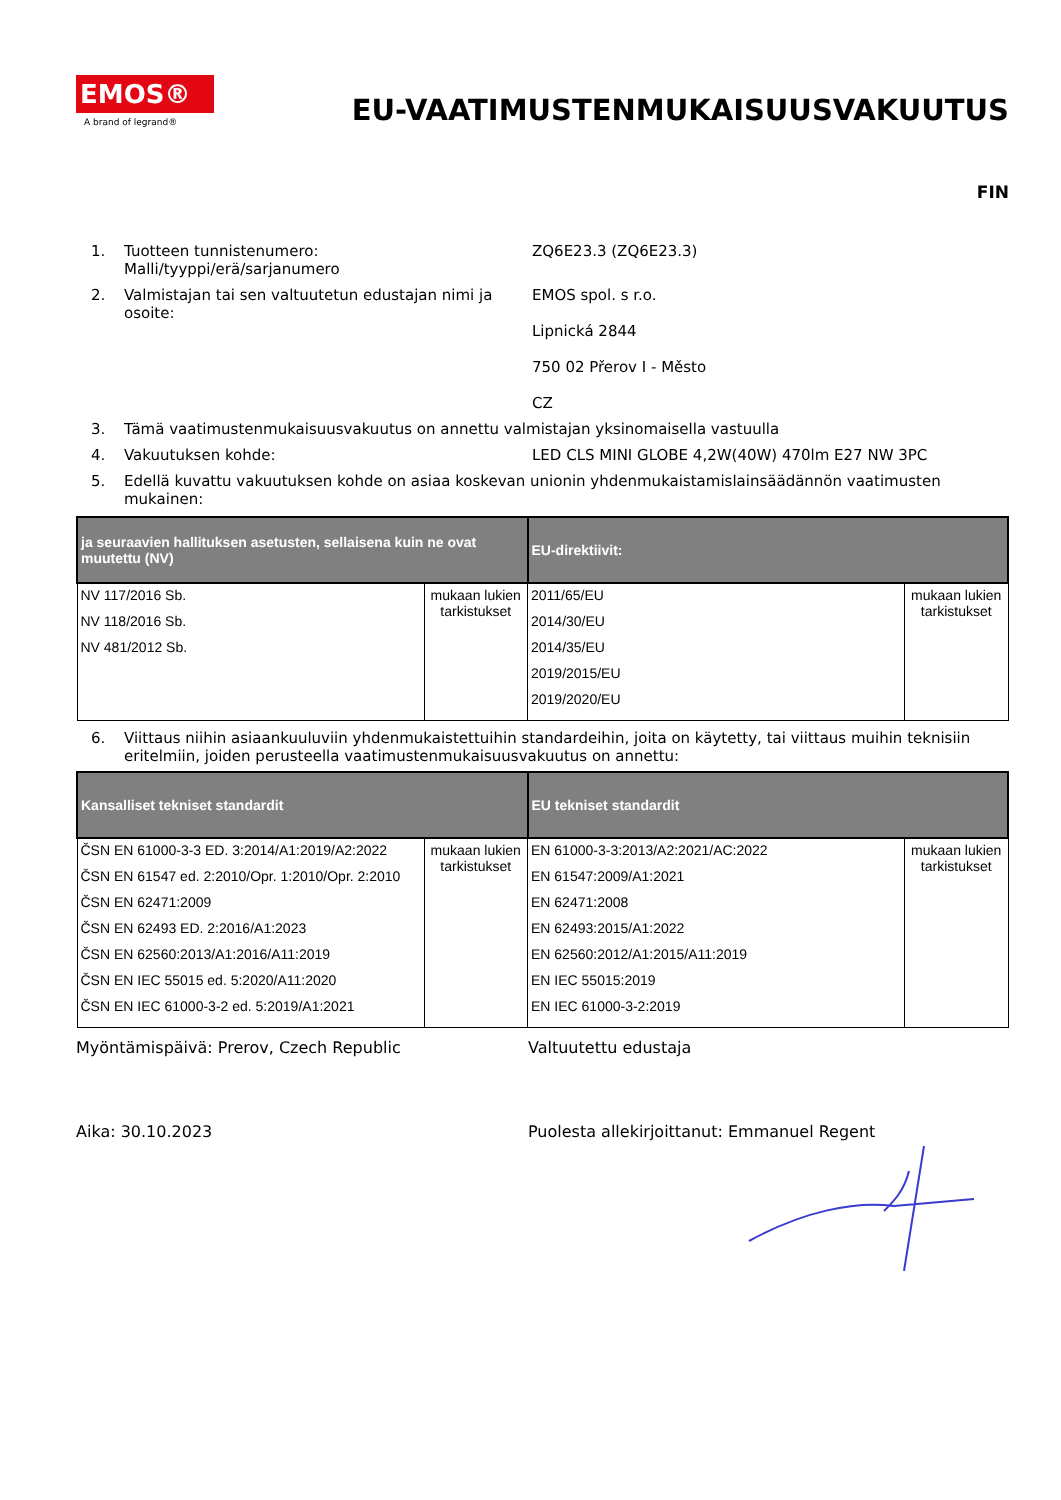EMOS®
A brand of legrand®
EU-VAATIMUSTENMUKAISUUSVAKUUTUS
FIN
1. Tuotteen tunnistenumero:
Malli/tyyppi/erä/sarjanumero
ZQ6E23.3 (ZQ6E23.3)
2. Valmistajan tai sen valtuutetun edustajan nimi ja osoite:
EMOS spol. s r.o.
Lipnická 2844
750 02 Přerov I - Město
CZ
3. Tämä vaatimustenmukaisuusvakuutus on annettu valmistajan yksinomaisella vastuulla
4. Vakuutuksen kohde: LED CLS MINI GLOBE 4,2W(40W) 470lm E27 NW 3PC
5. Edellä kuvattu vakuutuksen kohde on asiaa koskevan unionin yhdenmukaistamislainsäädännön vaatimusten mukainen:
| ja seuraavien hallituksen asetusten, sellaisena kuin ne ovat muutettu (NV) | | EU-direktiivit: | |
| --- | --- | --- | --- |
| NV 117/2016 Sb. NV 118/2016 Sb. NV 481/2012 Sb. | mukaan lukien tarkistukset | 2011/65/EU 2014/30/EU 2014/35/EU 2019/2015/EU 2019/2020/EU | mukaan lukien tarkistukset |
6. Viittaus niihin asiaankuuluviin yhdenmukaistettuihin standardeihin, joita on käytetty, tai viittaus muihin teknisiin eritelmiin, joiden perusteella vaatimustenmukaisuusvakuutus on annettu:
| Kansalliset tekniset standardit | | EU tekniset standardit | |
| --- | --- | --- | --- |
| ČSN EN 61000-3-3 ED. 3:2014/A1:2019/A2:2022 ČSN EN 61547 ed. 2:2010/Opr. 1:2010/Opr. 2:2010 ČSN EN 62471:2009 ČSN EN 62493 ED. 2:2016/A1:2023 ČSN EN 62560:2013/A1:2016/A11:2019 ČSN EN IEC 55015 ed. 5:2020/A11:2020 ČSN EN IEC 61000-3-2 ed. 5:2019/A1:2021 | mukaan lukien tarkistukset | EN 61000-3-3:2013/A2:2021/AC:2022 EN 61547:2009/A1:2021 EN 62471:2008 EN 62493:2015/A1:2022 EN 62560:2012/A1:2015/A11:2019 EN IEC 55015:2019 EN IEC 61000-3-2:2019 | mukaan lukien tarkistukset |
Myöntämispäivä: Prerov, Czech Republic Valtuutettu edustaja
Aika: 30.10.2023 Puolesta allekirjoittanut: Emmanuel Regent